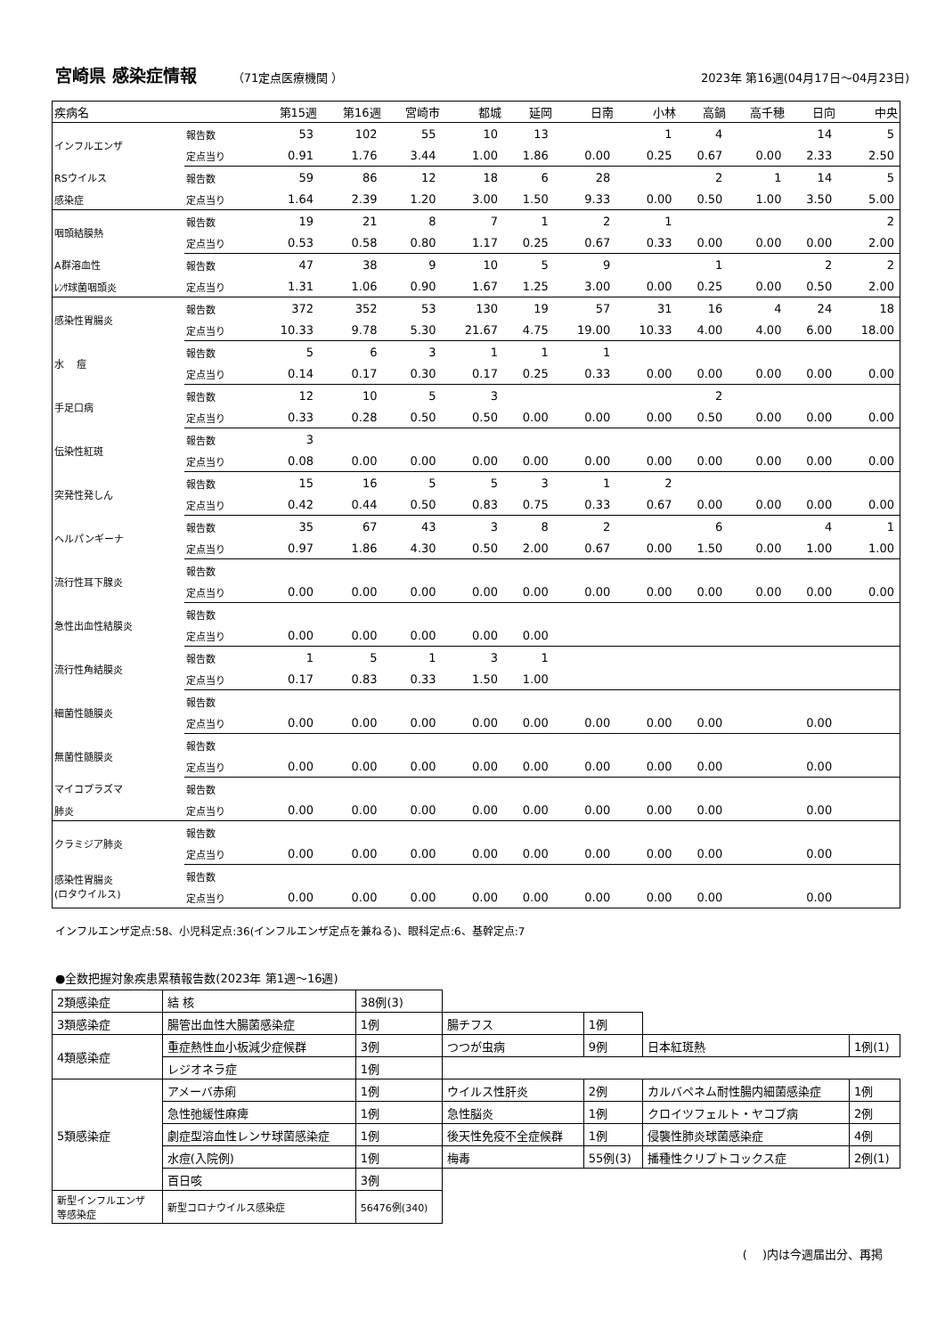宮崎県 感染症情報
（71定点医療機関 ） 2023年 第16週(04月17日～04月23日)
| 疾病名 | | 第15週 | 第16週 | 宮崎市 | 都城 | 延岡 | 日南 | 小林 | 高鍋 | 高千穂 | 日向 | 中央 |
| --- | --- | --- | --- | --- | --- | --- | --- | --- | --- | --- | --- | --- |
| インフルエンザ | 報告数 | 53 | 102 | 55 | 10 | 13 | | 1 | 4 | | 14 | 5 |
| | 定点当り | 0.91 | 1.76 | 3.44 | 1.00 | 1.86 | 0.00 | 0.25 | 0.67 | 0.00 | 2.33 | 2.50 |
| RSウイルス | 報告数 | 59 | 86 | 12 | 18 | 6 | 28 | | 2 | 1 | 14 | 5 |
| 感染症 | 定点当り | 1.64 | 2.39 | 1.20 | 3.00 | 1.50 | 9.33 | 0.00 | 0.50 | 1.00 | 3.50 | 5.00 |
| 咽頭結膜熱 | 報告数 | 19 | 21 | 8 | 7 | 1 | 2 | 1 | | | | 2 |
| | 定点当り | 0.53 | 0.58 | 0.80 | 1.17 | 0.25 | 0.67 | 0.33 | 0.00 | 0.00 | 0.00 | 2.00 |
| A群溶血性 | 報告数 | 47 | 38 | 9 | 10 | 5 | 9 | | 1 | | 2 | 2 |
| ﾚﾝｻ球菌咽頭炎 | 定点当り | 1.31 | 1.06 | 0.90 | 1.67 | 1.25 | 3.00 | 0.00 | 0.25 | 0.00 | 0.50 | 2.00 |
| 感染性胃腸炎 | 報告数 | 372 | 352 | 53 | 130 | 19 | 57 | 31 | 16 | 4 | 24 | 18 |
| | 定点当り | 10.33 | 9.78 | 5.30 | 21.67 | 4.75 | 19.00 | 10.33 | 4.00 | 4.00 | 6.00 | 18.00 |
| 水 痘 | 報告数 | 5 | 6 | 3 | 1 | 1 | 1 | | | | | |
| | 定点当り | 0.14 | 0.17 | 0.30 | 0.17 | 0.25 | 0.33 | 0.00 | 0.00 | 0.00 | 0.00 | 0.00 |
| 手足口病 | 報告数 | 12 | 10 | 5 | 3 | | | | 2 | | | |
| | 定点当り | 0.33 | 0.28 | 0.50 | 0.50 | 0.00 | 0.00 | 0.00 | 0.50 | 0.00 | 0.00 | 0.00 |
| 伝染性紅斑 | 報告数 | 3 | | | | | | | | | | |
| | 定点当り | 0.08 | 0.00 | 0.00 | 0.00 | 0.00 | 0.00 | 0.00 | 0.00 | 0.00 | 0.00 | 0.00 |
| 突発性発しん | 報告数 | 15 | 16 | 5 | 5 | 3 | 1 | 2 | | | | |
| | 定点当り | 0.42 | 0.44 | 0.50 | 0.83 | 0.75 | 0.33 | 0.67 | 0.00 | 0.00 | 0.00 | 0.00 |
| ヘルパンギーナ | 報告数 | 35 | 67 | 43 | 3 | 8 | 2 | | 6 | | 4 | 1 |
| | 定点当り | 0.97 | 1.86 | 4.30 | 0.50 | 2.00 | 0.67 | 0.00 | 1.50 | 0.00 | 1.00 | 1.00 |
| 流行性耳下腺炎 | 報告数 | | | | | | | | | | | |
| | 定点当り | 0.00 | 0.00 | 0.00 | 0.00 | 0.00 | 0.00 | 0.00 | 0.00 | 0.00 | 0.00 | 0.00 |
| 急性出血性結膜炎 | 報告数 | | | | | | | | | | | |
| | 定点当り | 0.00 | 0.00 | 0.00 | 0.00 | 0.00 | | | | | | |
| 流行性角結膜炎 | 報告数 | 1 | 5 | 1 | 3 | 1 | | | | | | |
| | 定点当り | 0.17 | 0.83 | 0.33 | 1.50 | 1.00 | | | | | | |
| 細菌性髄膜炎 | 報告数 | | | | | | | | | | | |
| | 定点当り | 0.00 | 0.00 | 0.00 | 0.00 | 0.00 | 0.00 | 0.00 | 0.00 | | 0.00 | |
| 無菌性髄膜炎 | 報告数 | | | | | | | | | | | |
| | 定点当り | 0.00 | 0.00 | 0.00 | 0.00 | 0.00 | 0.00 | 0.00 | 0.00 | | 0.00 | |
| マイコプラズマ | 報告数 | | | | | | | | | | | |
| 肺炎 | 定点当り | 0.00 | 0.00 | 0.00 | 0.00 | 0.00 | 0.00 | 0.00 | 0.00 | | 0.00 | |
| クラミジア肺炎 | 報告数 | | | | | | | | | | | |
| | 定点当り | 0.00 | 0.00 | 0.00 | 0.00 | 0.00 | 0.00 | 0.00 | 0.00 | | 0.00 | |
| 感染性胃腸炎 (ロタウイルス) | 報告数 | | | | | | | | | | | |
| | 定点当り | 0.00 | 0.00 | 0.00 | 0.00 | 0.00 | 0.00 | 0.00 | 0.00 | | 0.00 | |
インフルエンザ定点:58、小児科定点:36(インフルエンザ定点を兼ねる)、眼科定点:6、基幹定点:7
●全数把握対象疾患累積報告数(2023年 第1週～16週)
| 2類感染症 | 結 核 | 38例(3) | | | | |
| 3類感染症 | 腸管出血性大腸菌感染症 | 1例 | 腸チフス | 1例 | | |
| 4類感染症 | 重症熱性血小板減少症候群 | 3例 | つつが虫病 | 9例 | 日本紅斑熱 | 1例(1) |
| | レジオネラ症 | 1例 | | | | |
| 5類感染症 | アメーバ赤痢 | 1例 | ウイルス性肝炎 | 2例 | カルバペネム耐性腸内細菌感染症 | 1例 |
| | 急性弛緩性麻痺 | 1例 | 急性脳炎 | 1例 | クロイツフェルト・ヤコブ病 | 2例 |
| | 劇症型溶血性レンサ球菌感染症 | 1例 | 後天性免疫不全症候群 | 1例 | 侵襲性肺炎球菌感染症 | 4例 |
| | 水痘(入院例) | 1例 | 梅毒 | 55例(3) | 播種性クリプトコックス症 | 2例(1) |
| | 百日咳 | 3例 | | | | |
| 新型インフルエンザ 等感染症 | 新型コロナウイルス感染症 | 56476例(340) | | | | |
(　 )内は今週届出分、再掲